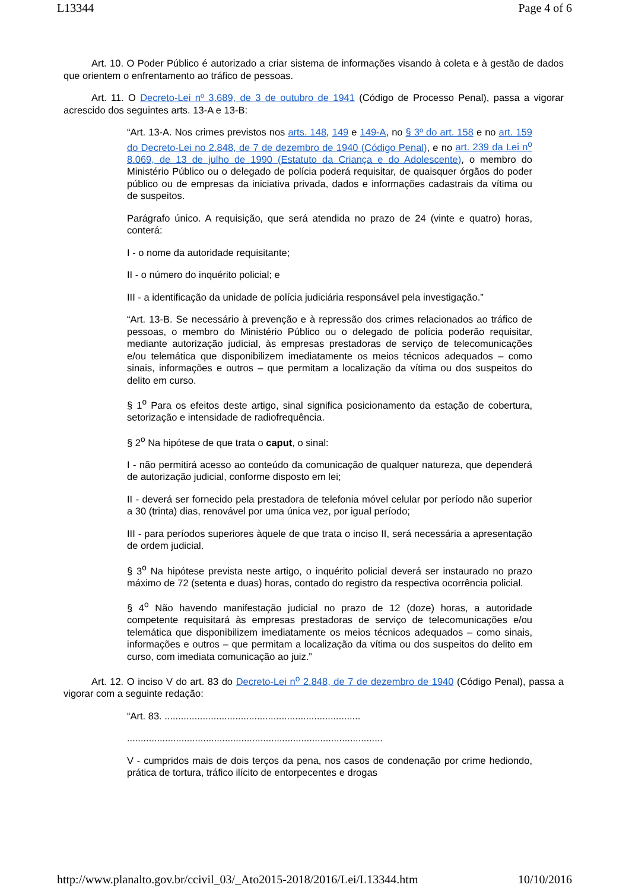L13344 Page 4 of 6
Art. 10. O Poder Público é autorizado a criar sistema de informações visando à coleta e à gestão de dados que orientem o enfrentamento ao tráfico de pessoas.
Art. 11. O Decreto-Lei nº 3.689, de 3 de outubro de 1941 (Código de Processo Penal), passa a vigorar acrescido dos seguintes arts. 13-A e 13-B:
“Art. 13-A. Nos crimes previstos nos arts. 148, 149 e 149-A, no § 3º do art. 158 e no art. 159 do Decreto-Lei no 2.848, de 7 de dezembro de 1940 (Código Penal), e no art. 239 da Lei n<sup>o</sup> 8.069, de 13 de julho de 1990 (Estatuto da Criança e do Adolescente), o membro do Ministério Público ou o delegado de polícia poderá requisitar, de quaisquer órgãos do poder público ou de empresas da iniciativa privada, dados e informações cadastrais da vítima ou de suspeitos.
Parágrafo único. A requisição, que será atendida no prazo de 24 (vinte e quatro) horas, conterá:
I - o nome da autoridade requisitante;
II - o número do inquérito policial; e
III - a identificação da unidade de polícia judiciária responsável pela investigação.”
“Art. 13-B. Se necessário à prevenção e à repressão dos crimes relacionados ao tráfico de pessoas, o membro do Ministério Público ou o delegado de polícia poderão requisitar, mediante autorização judicial, às empresas prestadoras de serviço de telecomunicações e/ou telemática que disponibilizem imediatamente os meios técnicos adequados – como sinais, informações e outros – que permitam a localização da vítima ou dos suspeitos do delito em curso.
§ 1<sup>o</sup> Para os efeitos deste artigo, sinal significa posicionamento da estação de cobertura, setorização e intensidade de radiofrequência.
§ 2<sup>o</sup> Na hipótese de que trata o caput, o sinal:
I - não permitirá acesso ao conteúdo da comunicação de qualquer natureza, que dependerá de autorização judicial, conforme disposto em lei;
II - deverá ser fornecido pela prestadora de telefonia móvel celular por período não superior a 30 (trinta) dias, renovável por uma única vez, por igual período;
III - para períodos superiores àquele de que trata o inciso II, será necessária a apresentação de ordem judicial.
§ 3<sup>o</sup> Na hipótese prevista neste artigo, o inquérito policial deverá ser instaurado no prazo máximo de 72 (setenta e duas) horas, contado do registro da respectiva ocorrência policial.
§ 4<sup>o</sup> Não havendo manifestação judicial no prazo de 12 (doze) horas, a autoridade competente requisitará às empresas prestadoras de serviço de telecomunicações e/ou telemática que disponibilizem imediatamente os meios técnicos adequados – como sinais, informações e outros – que permitam a localização da vítima ou dos suspeitos do delito em curso, com imediata comunicação ao juiz.”
Art. 12. O inciso V do art. 83 do Decreto-Lei n<sup>o</sup> 2.848, de 7 de dezembro de 1940 (Código Penal), passa a vigorar com a seguinte redação:
“Art. 83. ........................................................................
..............................................................................................
V - cumpridos mais de dois terços da pena, nos casos de condenação por crime hediondo, prática de tortura, tráfico ilícito de entorpecentes e drogas
http://www.planalto.gov.br/ccivil_03/_Ato2015-2018/2016/Lei/L13344.htm 10/10/2016